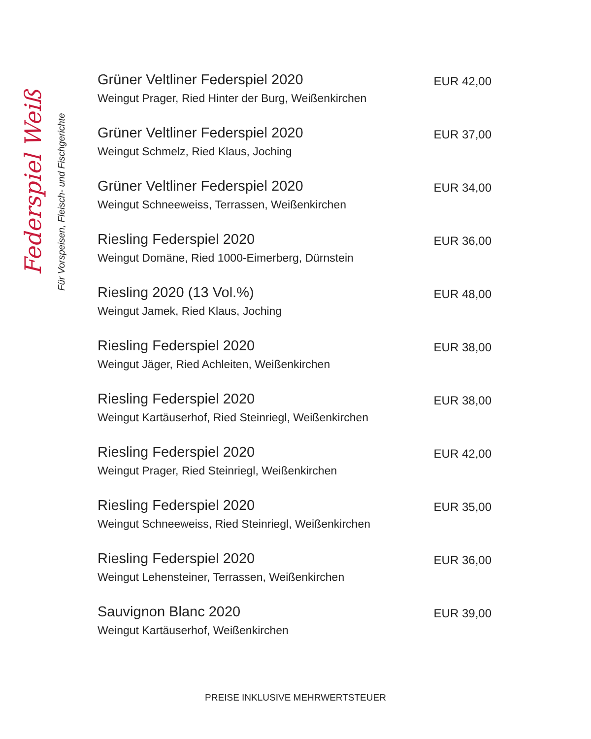Federspiel Weiß Für Vorspeisen, Fleisch- und Fischgerichte
Grüner Veltliner Federspiel 2020
Weingut Prager, Ried Hinter der Burg, Weißenkirchen
EUR 42,00
Grüner Veltliner Federspiel 2020
Weingut Schmelz, Ried Klaus, Joching
EUR 37,00
Grüner Veltliner Federspiel 2020
Weingut Schneeweiss, Terrassen, Weißenkirchen
EUR 34,00
Riesling Federspiel 2020
Weingut Domäne, Ried 1000-Eimerberg, Dürnstein
EUR 36,00
Riesling 2020 (13 Vol.%)
Weingut Jamek, Ried Klaus, Joching
EUR 48,00
Riesling Federspiel 2020
Weingut Jäger, Ried Achleiten, Weißenkirchen
EUR 38,00
Riesling Federspiel 2020
Weingut Kartäuserhof, Ried Steinriegl, Weißenkirchen
EUR 38,00
Riesling Federspiel 2020
Weingut Prager, Ried Steinriegl, Weißenkirchen
EUR 42,00
Riesling Federspiel 2020
Weingut Schneeweiss, Ried Steinriegl, Weißenkirchen
EUR 35,00
Riesling Federspiel 2020
Weingut Lehensteiner, Terrassen, Weißenkirchen
EUR 36,00
Sauvignon Blanc 2020
Weingut Kartäuserhof, Weißenkirchen
EUR 39,00
PREISE INKLUSIVE MEHRWERTSTEUER